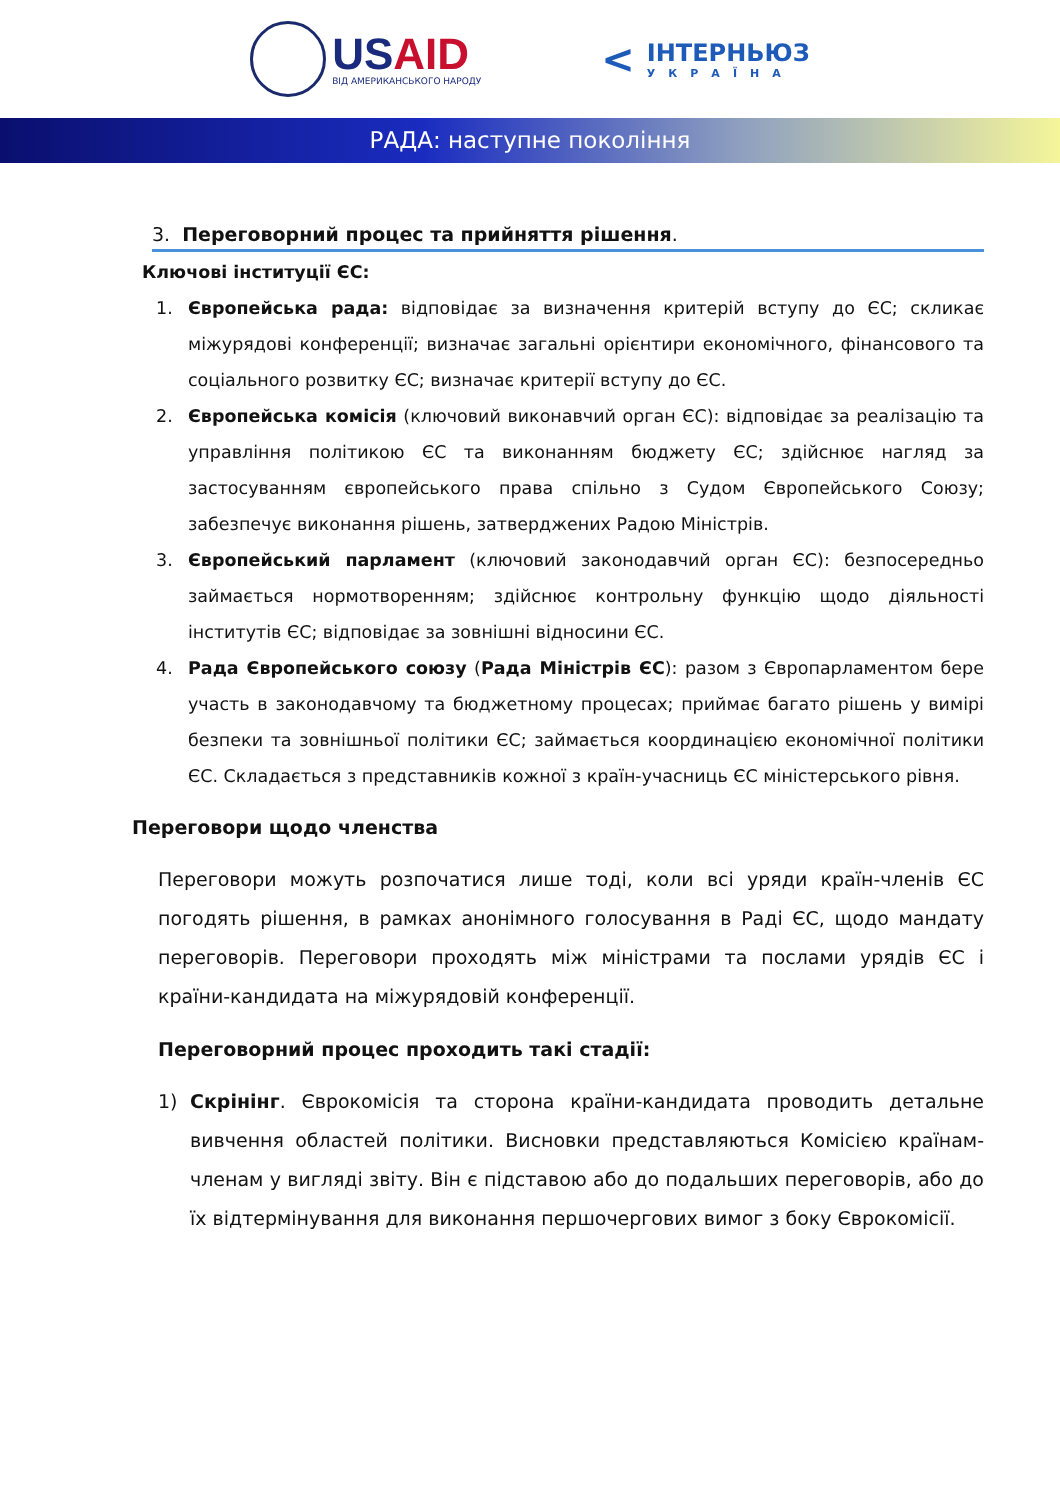USAID
ВІД АМЕРИКАНСЬКОГО НАРОДУ
<
ІНТЕРНЬЮЗ
УКРАЇНА
РАДА: наступне покоління
3. Переговорний процес та прийняття рішення.
Ключові інституції ЄС:
1. Європейська рада: відповідає за визначення критерій вступу до ЄС; скликає міжурядові конференції; визначає загальні орієнтири економічного, фінансового та соціального розвитку ЄС; визначає критерії вступу до ЄС.
2. Європейська комісія (ключовий виконавчий орган ЄС): відповідає за реалізацію та управління політикою ЄС та виконанням бюджету ЄС; здійснює нагляд за застосуванням європейського права спільно з Судом Європейського Союзу; забезпечує виконання рішень, затверджених Радою Міністрів.
3. Європейський парламент (ключовий законодавчий орган ЄС): безпосередньо займається нормотворенням; здійснює контрольну функцію щодо діяльності інститутів ЄС; відповідає за зовнішні відносини ЄС.
4. Рада Європейського союзу (Рада Міністрів ЄС): разом з Європарламентом бере участь в законодавчому та бюджетному процесах; приймає багато рішень у вимірі безпеки та зовнішньої політики ЄС; займається координацією економічної політики ЄС. Складається з представників кожної з країн-учасниць ЄС міністерського рівня.
Переговори щодо членства
Переговори можуть розпочатися лише тоді, коли всі уряди країн-членів ЄС погодять рішення, в рамках анонімного голосування в Раді ЄС, щодо мандату переговорів. Переговори проходять між міністрами та послами урядів ЄС і країни-кандидата на міжурядовій конференції.
Переговорний процес проходить такі стадії:
1) Скрінінг. Єврокомісія та сторона країни-кандидата проводить детальне вивчення областей політики. Висновки представляються Комісією країнам-членам у вигляді звіту. Він є підставою або до подальших переговорів, або до їх відтермінування для виконання першочергових вимог з боку Єврокомісії.